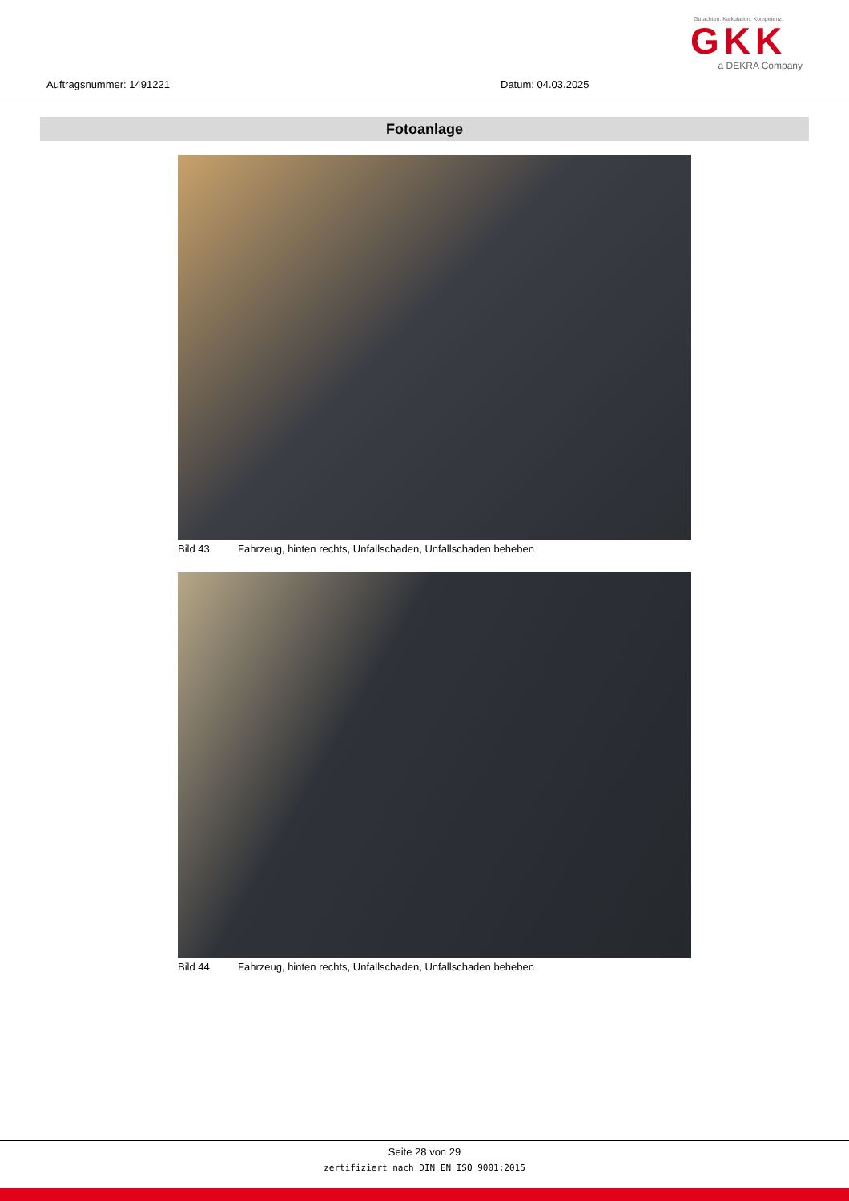Auftragsnummer: 1491221 Datum: 04.03.2025
Gutachten. Kalkulation. Kompetenz.
GKK
a DEKRA Company
Fotoanlage
Bild 43 Fahrzeug, hinten rechts, Unfallschaden, Unfallschaden beheben
Bild 44 Fahrzeug, hinten rechts, Unfallschaden, Unfallschaden beheben
Seite 28 von 29
zertifiziert nach DIN EN ISO 9001:2015